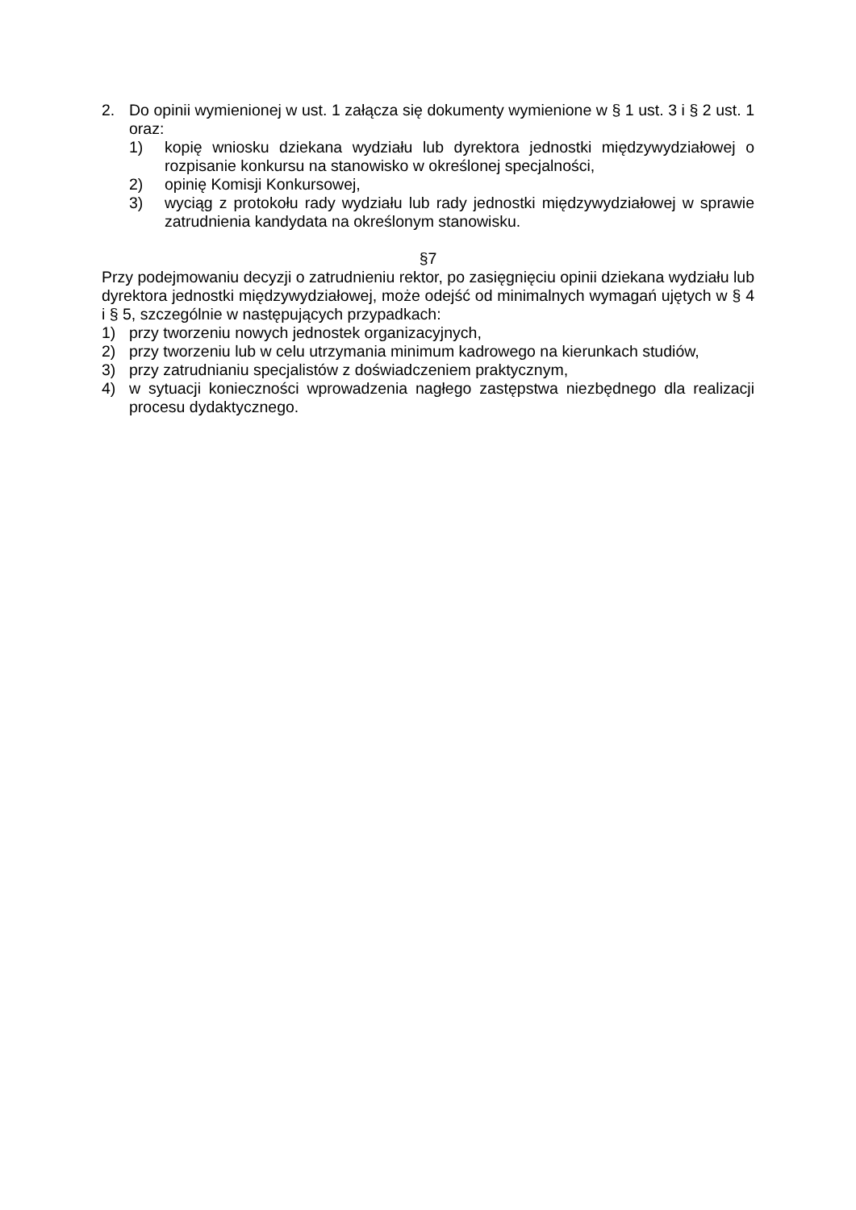2. Do opinii wymienionej w ust. 1 załącza się dokumenty wymienione w § 1 ust. 3 i § 2 ust. 1 oraz:
1) kopię wniosku dziekana wydziału lub dyrektora jednostki międzywydziałowej o rozpisanie konkursu na stanowisko w określonej specjalności,
2) opinię Komisji Konkursowej,
3) wyciąg z protokołu rady wydziału lub rady jednostki międzywydziałowej w sprawie zatrudnienia kandydata na określonym stanowisku.
§7
Przy podejmowaniu decyzji o zatrudnieniu rektor, po zasięgnięciu opinii dziekana wydziału lub dyrektora jednostki międzywydziałowej, może odejść od minimalnych wymagań ujętych w § 4 i § 5, szczególnie w następujących przypadkach:
1) przy tworzeniu nowych jednostek organizacyjnych,
2) przy tworzeniu lub w celu utrzymania minimum kadrowego na kierunkach studiów,
3) przy zatrudnianiu specjalistów z doświadczeniem praktycznym,
4) w sytuacji konieczności wprowadzenia nagłego zastępstwa niezbędnego dla realizacji procesu dydaktycznego.